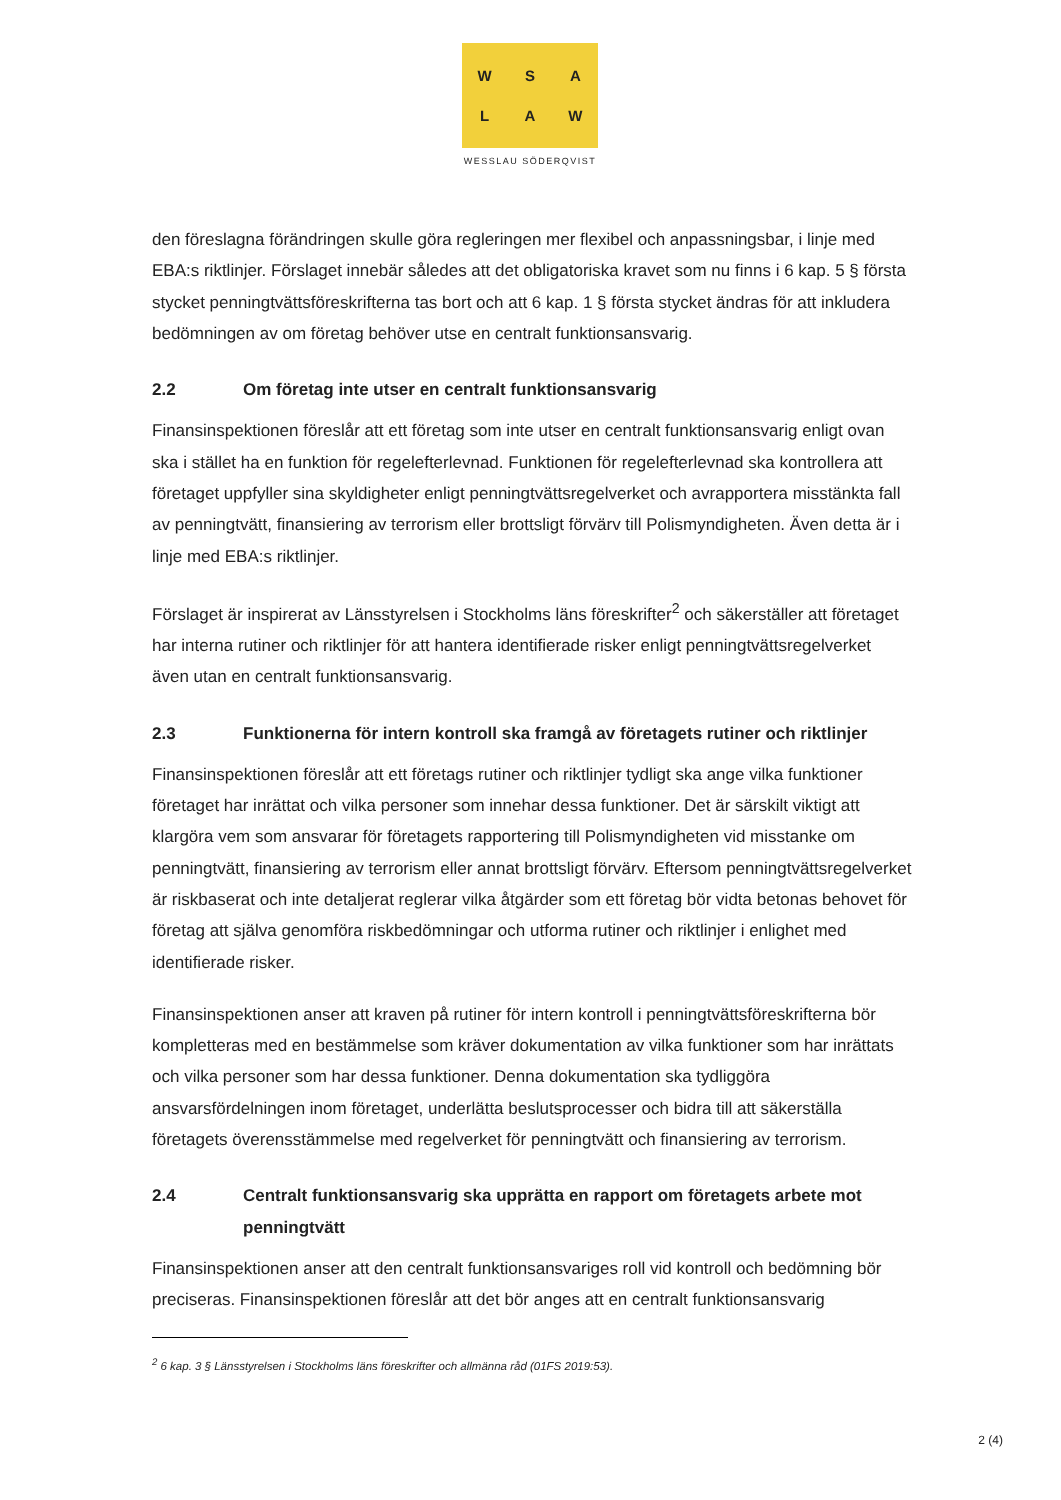WSALAW
WESSLAU SÖDERQVIST
den föreslagna förändringen skulle göra regleringen mer flexibel och anpassningsbar, i linje med EBA:s riktlinjer. Förslaget innebär således att det obligatoriska kravet som nu finns i 6 kap. 5 § första stycket penningtvättsföreskrifterna tas bort och att 6 kap. 1 § första stycket ändras för att inkludera bedömningen av om företag behöver utse en centralt funktionsansvarig.
2.2 Om företag inte utser en centralt funktionsansvarig
Finansinspektionen föreslår att ett företag som inte utser en centralt funktionsansvarig enligt ovan ska i stället ha en funktion för regelefterlevnad. Funktionen för regelefterlevnad ska kontrollera att företaget uppfyller sina skyldigheter enligt penningtvättsregelverket och avrapportera misstänkta fall av penningtvätt, finansiering av terrorism eller brottsligt förvärv till Polismyndigheten. Även detta är i linje med EBA:s riktlinjer.
Förslaget är inspirerat av Länsstyrelsen i Stockholms läns föreskrifter<sup>2</sup> och säkerställer att företaget har interna rutiner och riktlinjer för att hantera identifierade risker enligt penningtvättsregelverket även utan en centralt funktionsansvarig.
2.3 Funktionerna för intern kontroll ska framgå av företagets rutiner och riktlinjer
Finansinspektionen föreslår att ett företags rutiner och riktlinjer tydligt ska ange vilka funktioner företaget har inrättat och vilka personer som innehar dessa funktioner. Det är särskilt viktigt att klargöra vem som ansvarar för företagets rapportering till Polismyndigheten vid misstanke om penningtvätt, finansiering av terrorism eller annat brottsligt förvärv. Eftersom penningtvättsregelverket är riskbaserat och inte detaljerat reglerar vilka åtgärder som ett företag bör vidta betonas behovet för företag att själva genomföra riskbedömningar och utforma rutiner och riktlinjer i enlighet med identifierade risker.
Finansinspektionen anser att kraven på rutiner för intern kontroll i penningtvättsföreskrifterna bör kompletteras med en bestämmelse som kräver dokumentation av vilka funktioner som har inrättats och vilka personer som har dessa funktioner. Denna dokumentation ska tydliggöra ansvarsfördelningen inom företaget, underlätta beslutsprocesser och bidra till att säkerställa företagets överensstämmelse med regelverket för penningtvätt och finansiering av terrorism.
2.4 Centralt funktionsansvarig ska upprätta en rapport om företagets arbete mot penningtvätt
Finansinspektionen anser att den centralt funktionsansvariges roll vid kontroll och bedömning bör preciseras. Finansinspektionen föreslår att det bör anges att en centralt funktionsansvarig
<sup>2</sup> 6 kap. 3 § Länsstyrelsen i Stockholms läns föreskrifter och allmänna råd (01FS 2019:53).
2 (4)